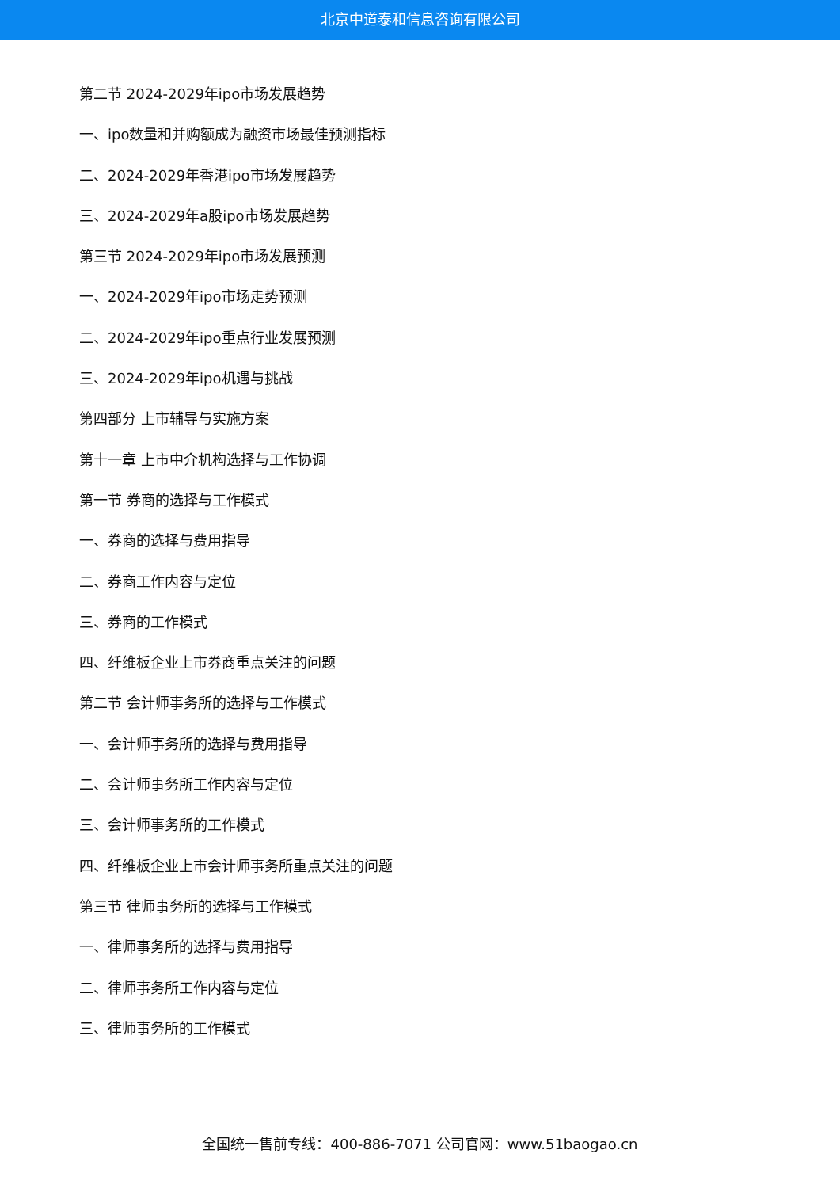北京中道泰和信息咨询有限公司
第二节 2024-2029年ipo市场发展趋势
一、ipo数量和并购额成为融资市场最佳预测指标
二、2024-2029年香港ipo市场发展趋势
三、2024-2029年a股ipo市场发展趋势
第三节 2024-2029年ipo市场发展预测
一、2024-2029年ipo市场走势预测
二、2024-2029年ipo重点行业发展预测
三、2024-2029年ipo机遇与挑战
第四部分 上市辅导与实施方案
第十一章 上市中介机构选择与工作协调
第一节 券商的选择与工作模式
一、券商的选择与费用指导
二、券商工作内容与定位
三、券商的工作模式
四、纤维板企业上市券商重点关注的问题
第二节 会计师事务所的选择与工作模式
一、会计师事务所的选择与费用指导
二、会计师事务所工作内容与定位
三、会计师事务所的工作模式
四、纤维板企业上市会计师事务所重点关注的问题
第三节 律师事务所的选择与工作模式
一、律师事务所的选择与费用指导
二、律师事务所工作内容与定位
三、律师事务所的工作模式
全国统一售前专线：400-886-7071 公司官网：www.51baogao.cn